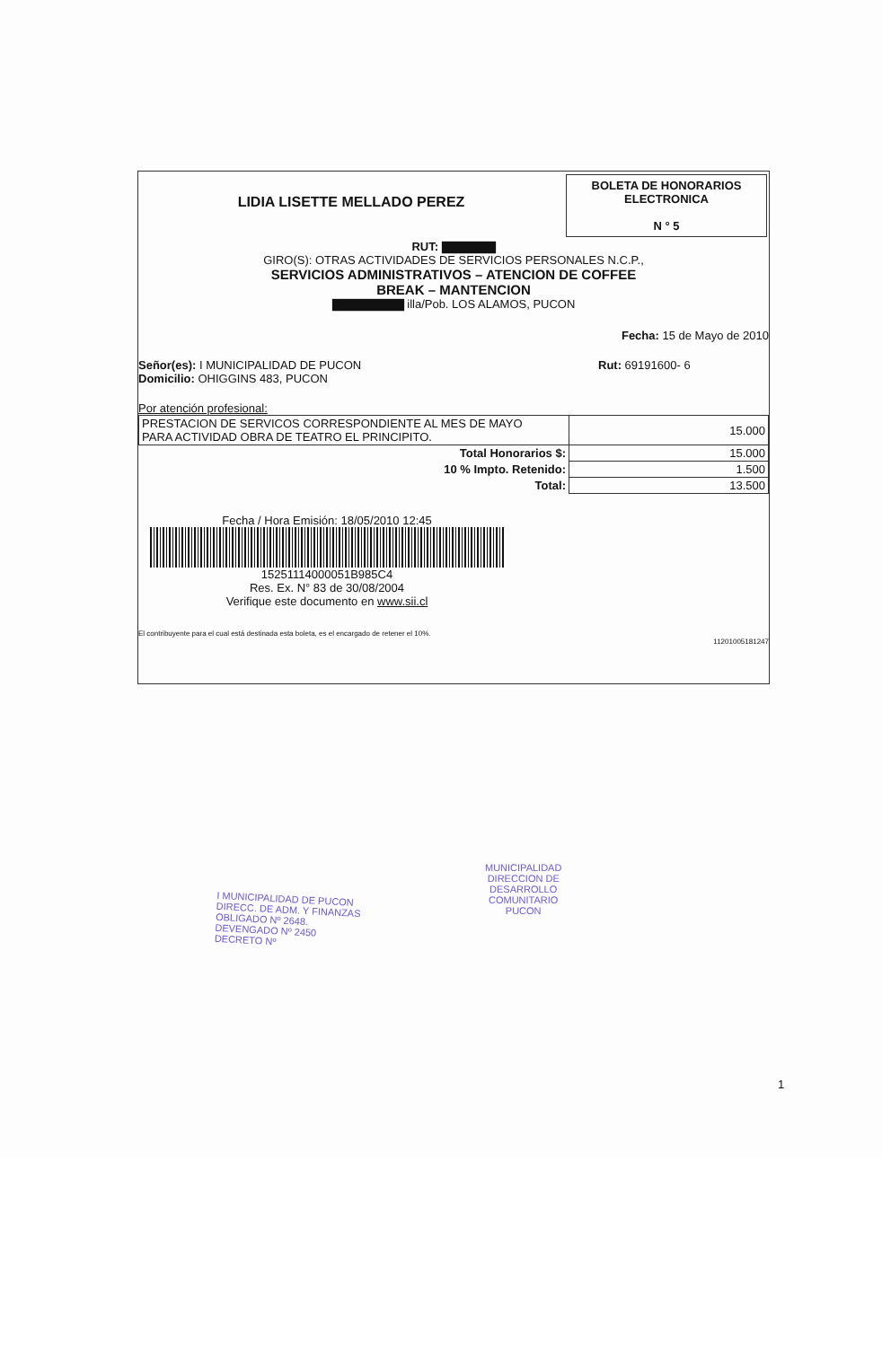LIDIA LISETTE MELLADO PEREZ
BOLETA DE HONORARIOS
ELECTRONICA
N ° 5
RUT: ▇▇▇▇▇▇
GIRO(S): OTRAS ACTIVIDADES DE SERVICIOS PERSONALES N.C.P.,
SERVICIOS ADMINISTRATIVOS – ATENCION DE COFFEE
BREAK – MANTENCION
▇▇▇▇▇▇▇▇ illa/Pob. LOS ALAMOS, PUCON
Fecha: 15 de Mayo de 2010
Señor(es): I MUNICIPALIDAD DE PUCON
Domicilio: OHIGGINS 483, PUCON
Rut: 69191600- 6
Por atención profesional:
| PRESTACION DE SERVICOS CORRESPONDIENTE AL MES DE MAYO PARA ACTIVIDAD OBRA DE TEATRO EL PRINCIPITO. | 15.000 |
| Total Honorarios $: | 15.000 |
| 10 % Impto. Retenido: | 1.500 |
| Total: | 13.500 |
Fecha / Hora Emisión: 18/05/2010 12:45
15251114000051B985C4
Res. Ex. N° 83 de 30/08/2004
Verifique este documento en www.sii.cl
El contribuyente para el cual está destinada esta boleta, es el encargado de retener el 10%.
11201005181247
I MUNICIPALIDAD DE PUCON
DIRECC. DE ADM. Y FINANZAS
OBLIGADO Nº 2648.
DEVENGADO Nº 2450
DECRETO Nº
MUNICIPALIDAD
DIRECCION DE
DESARROLLO
COMUNITARIO
PUCON
1